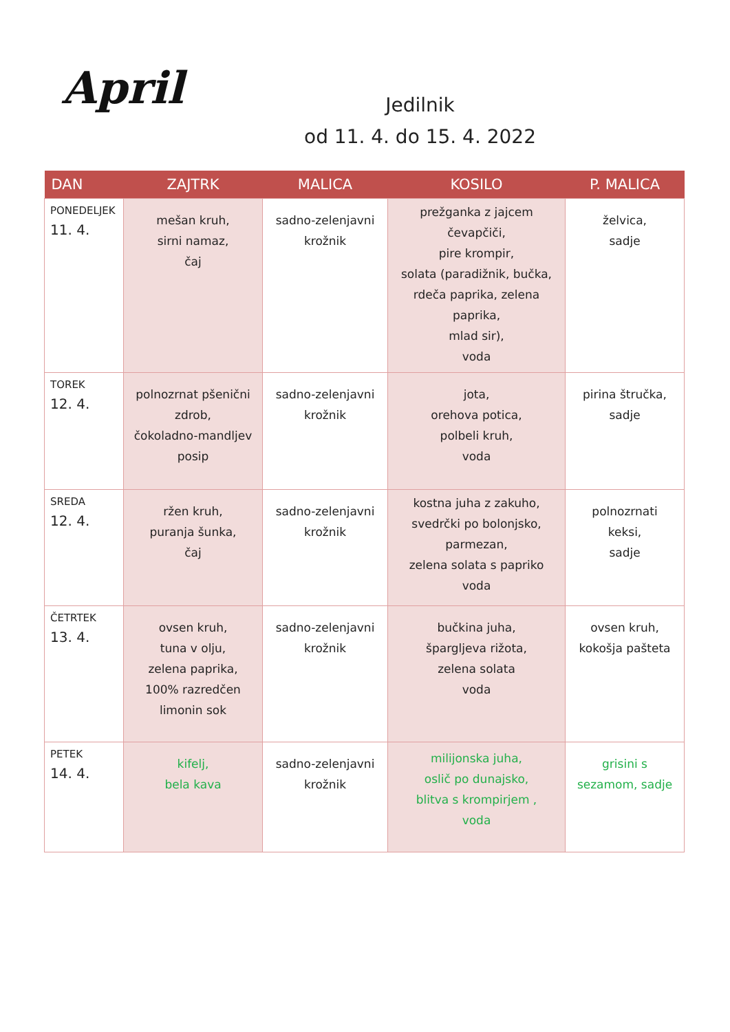April
Jedilnik
od 11. 4. do 15. 4. 2022
| DAN | ZAJTRK | MALICA | KOSILO | P. MALICA |
| --- | --- | --- | --- | --- |
| PONEDELJEK 11. 4. | mešan kruh, sirni namaz, čaj | sadno-zelenjavni krožnik | prežganka z jajcem čevapčiči, pire krompir, solata (paradižnik, bučka, rdeča paprika, zelena paprika, mlad sir), voda | želvica, sadje |
| TOREK 12. 4. | polnozrnat pšenični zdrob, čokoladno-mandljev posip | sadno-zelenjavni krožnik | jota, orehova potica, polbeli kruh, voda | pirina štručka, sadje |
| SREDA 12. 4. | ržen kruh, puranja šunka, čaj | sadno-zelenjavni krožnik | kostna juha z zakuho, svedrčki po bolonjsko, parmezan, zelena solata s papriko voda | polnozrnati keksi, sadje |
| ČETRTEK 13. 4. | ovsen kruh, tuna v olju, zelena paprika, 100% razredčen limonin sok | sadno-zelenjavni krožnik | bučkina juha, špargljeva rižota, zelena solata voda | ovsen kruh, kokošja pašteta |
| PETEK 14. 4. | kifelj, bela kava | sadno-zelenjavni krožnik | milijonska juha, oslič po dunajsko, blitva s krompirjem , voda | grisini s sezamom, sadje |